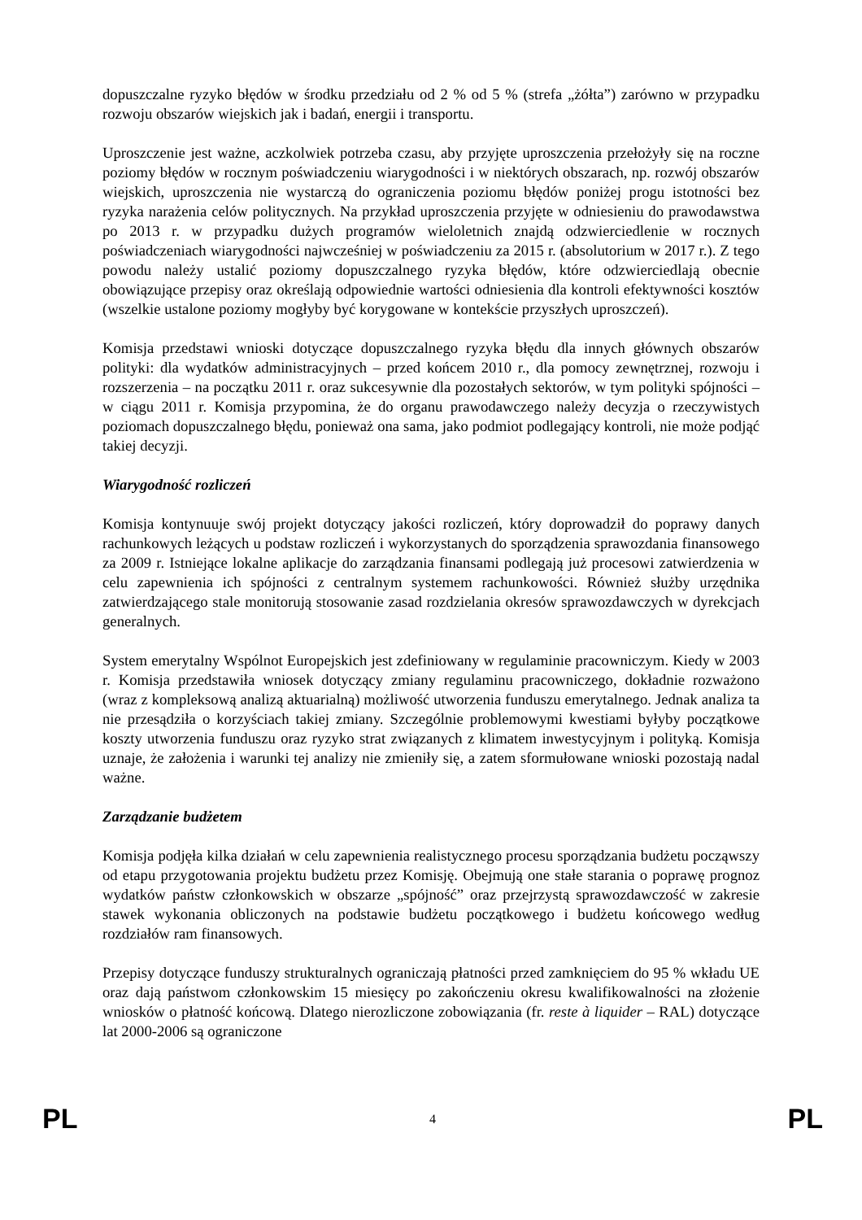dopuszczalne ryzyko błędów w środku przedziału od 2 % od 5 % (strefa „żółta”) zarówno w przypadku rozwoju obszarów wiejskich jak i badań, energii i transportu.
Uproszczenie jest ważne, aczkolwiek potrzeba czasu, aby przyjęte uproszczenia przełożyły się na roczne poziomy błędów w rocznym poświadczeniu wiarygodności i w niektórych obszarach, np. rozwój obszarów wiejskich, uproszczenia nie wystarczą do ograniczenia poziomu błędów poniżej progu istotności bez ryzyka narażenia celów politycznych. Na przykład uproszczenia przyjęte w odniesieniu do prawodawstwa po 2013 r. w przypadku dużych programów wieloletnich znajdą odzwierciedlenie w rocznych poświadczeniach wiarygodności najwcześniej w poświadczeniu za 2015 r. (absolutorium w 2017 r.). Z tego powodu należy ustalić poziomy dopuszczalnego ryzyka błędów, które odzwierciedlają obecnie obowiązujące przepisy oraz określają odpowiednie wartości odniesienia dla kontroli efektywności kosztów (wszelkie ustalone poziomy mogłyby być korygowane w kontekście przyszłych uproszczeń).
Komisja przedstawi wnioski dotyczące dopuszczalnego ryzyka błędu dla innych głównych obszarów polityki: dla wydatków administracyjnych – przed końcem 2010 r., dla pomocy zewnętrznej, rozwoju i rozszerzenia – na początku 2011 r. oraz sukcesywnie dla pozostałych sektorów, w tym polityki spójności – w ciągu 2011 r. Komisja przypomina, że do organu prawodawczego należy decyzja o rzeczywistych poziomach dopuszczalnego błędu, ponieważ ona sama, jako podmiot podlegający kontroli, nie może podjąć takiej decyzji.
Wiarygodność rozliczeń
Komisja kontynuuje swój projekt dotyczący jakości rozliczeń, który doprowadził do poprawy danych rachunkowych leżących u podstaw rozliczeń i wykorzystanych do sporządzenia sprawozdania finansowego za 2009 r. Istniejące lokalne aplikacje do zarządzania finansami podlegają już procesowi zatwierdzenia w celu zapewnienia ich spójności z centralnym systemem rachunkowości. Również służby urzędnika zatwierdzającego stale monitorują stosowanie zasad rozdzielania okresów sprawozdawczych w dyrekcjach generalnych.
System emerytalny Wspólnot Europejskich jest zdefiniowany w regulaminie pracowniczym. Kiedy w 2003 r. Komisja przedstawiła wniosek dotyczący zmiany regulaminu pracowniczego, dokładnie rozważono (wraz z kompleksową analizą aktuarialną) możliwość utworzenia funduszu emerytalnego. Jednak analiza ta nie przesądziła o korzyściach takiej zmiany. Szczególnie problemowymi kwestiami byłyby początkowe koszty utworzenia funduszu oraz ryzyko strat związanych z klimatem inwestycyjnym i polityką. Komisja uznaje, że założenia i warunki tej analizy nie zmieniły się, a zatem sformułowane wnioski pozostają nadal ważne.
Zarządzanie budżetem
Komisja podjęła kilka działań w celu zapewnienia realistycznego procesu sporządzania budżetu począwszy od etapu przygotowania projektu budżetu przez Komisję. Obejmują one stałe starania o poprawę prognoz wydatków państw członkowskich w obszarze „spójność” oraz przejrzystą sprawozdawczość w zakresie stawek wykonania obliczonych na podstawie budżetu początkowego i budżetu końcowego według rozdziałów ram finansowych.
Przepisy dotyczące funduszy strukturalnych ograniczają płatności przed zamknięciem do 95 % wkładu UE oraz dają państwom członkowskim 15 miesięcy po zakończeniu okresu kwalifikowalności na złożenie wniosków o płatność końcową. Dlatego nierozliczone zobowiązania (fr. reste à liquider – RAL) dotyczące lat 2000-2006 są ograniczone
PL 4 PL